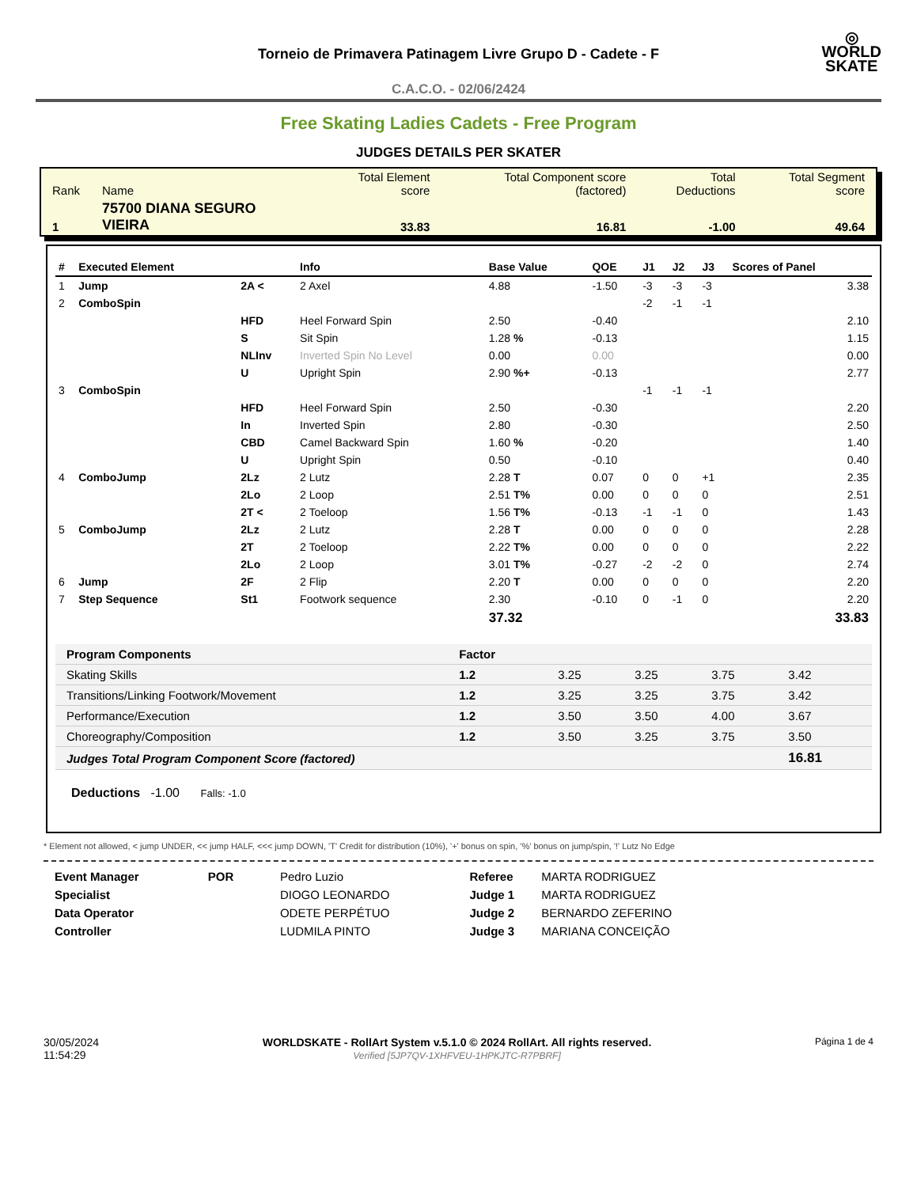◎
WORLD
SKATE
Torneio de Primavera Patinagem Livre Grupo D - Cadete - F
C.A.C.O. - 02/06/2424
Free Skating Ladies Cadets - Free Program
JUDGES DETAILS PER SKATER
| Rank | Name | Total Element score | Total Component score (factored) | Total Deductions | Total Segment score |
| 1 | 75700 DIANA SEGURO VIEIRA | 33.83 | 16.81 | -1.00 | 49.64 |
| # | Executed Element | | Info | Base Value | QOE | J1 | J2 | J3 | Scores of Panel |
| --- | --- | --- | --- | --- | --- | --- | --- | --- | --- |
| 1 | Jump | 2A < | 2 Axel | 4.88 | -1.50 | -3 | -3 | -3 | 3.38 |
| 2 | ComboSpin | | | | | -2 | -1 | -1 | |
| | | HFD | Heel Forward Spin | 2.50 | -0.40 | | | | 2.10 |
| | | S | Sit Spin | 1.28 % | -0.13 | | | | 1.15 |
| | | NLInv | Inverted Spin No Level | 0.00 | 0.00 | | | | 0.00 |
| | | U | Upright Spin | 2.90 %+ | -0.13 | | | | 2.77 |
| 3 | ComboSpin | | | | | -1 | -1 | -1 | |
| | | HFD | Heel Forward Spin | 2.50 | -0.30 | | | | 2.20 |
| | | In | Inverted Spin | 2.80 | -0.30 | | | | 2.50 |
| | | CBD | Camel Backward Spin | 1.60 % | -0.20 | | | | 1.40 |
| | | U | Upright Spin | 0.50 | -0.10 | | | | 0.40 |
| 4 | ComboJump | 2Lz | 2 Lutz | 2.28 T | 0.07 | 0 | 0 | +1 | 2.35 |
| | | 2Lo | 2 Loop | 2.51 T% | 0.00 | 0 | 0 | 0 | 2.51 |
| | | 2T < | 2 Toeloop | 1.56 T% | -0.13 | -1 | -1 | 0 | 1.43 |
| 5 | ComboJump | 2Lz | 2 Lutz | 2.28 T | 0.00 | 0 | 0 | 0 | 2.28 |
| | | 2T | 2 Toeloop | 2.22 T% | 0.00 | 0 | 0 | 0 | 2.22 |
| | | 2Lo | 2 Loop | 3.01 T% | -0.27 | -2 | -2 | 0 | 2.74 |
| 6 | Jump | 2F | 2 Flip | 2.20 T | 0.00 | 0 | 0 | 0 | 2.20 |
| 7 | Step Sequence | St1 | Footwork sequence | 2.30 | -0.10 | 0 | -1 | 0 | 2.20 |
| | | | | 37.32 | | | | | 33.83 |
| Program Components | Factor | | | | |
| --- | --- | --- | --- | --- | --- |
| Skating Skills | 1.2 | 3.25 | 3.25 | 3.75 | 3.42 |
| Transitions/Linking Footwork/Movement | 1.2 | 3.25 | 3.25 | 3.75 | 3.42 |
| Performance/Execution | 1.2 | 3.50 | 3.50 | 4.00 | 3.67 |
| Choreography/Composition | 1.2 | 3.50 | 3.25 | 3.75 | 3.50 |
| Judges Total Program Component Score (factored) | | | | | 16.81 |
Deductions -1.00 Falls: -1.0
* Element not allowed, < jump UNDER, << jump HALF, <<< jump DOWN, 'T' Credit for distribution (10%), '+' bonus on spin, '%' bonus on jump/spin, '!' Lutz No Edge
| Event Manager | POR | Pedro Luzio |
| Specialist | | DIOGO LEONARDO |
| Data Operator | | ODETE PERPÉTUO |
| Controller | | LUDMILA PINTO |
| Referee | MARTA RODRIGUEZ |
| Judge 1 | MARTA RODRIGUEZ |
| Judge 2 | BERNARDO ZEFERINO |
| Judge 3 | MARIANA CONCEIÇÃO |
30/05/2024
11:54:29
WORLDSKATE - RollArt System v.5.1.0 © 2024 RollArt. All rights reserved.
Verified [5JP7QV-1XHFVEU-1HPKJTC-R7PBRF]
Página 1 de 4